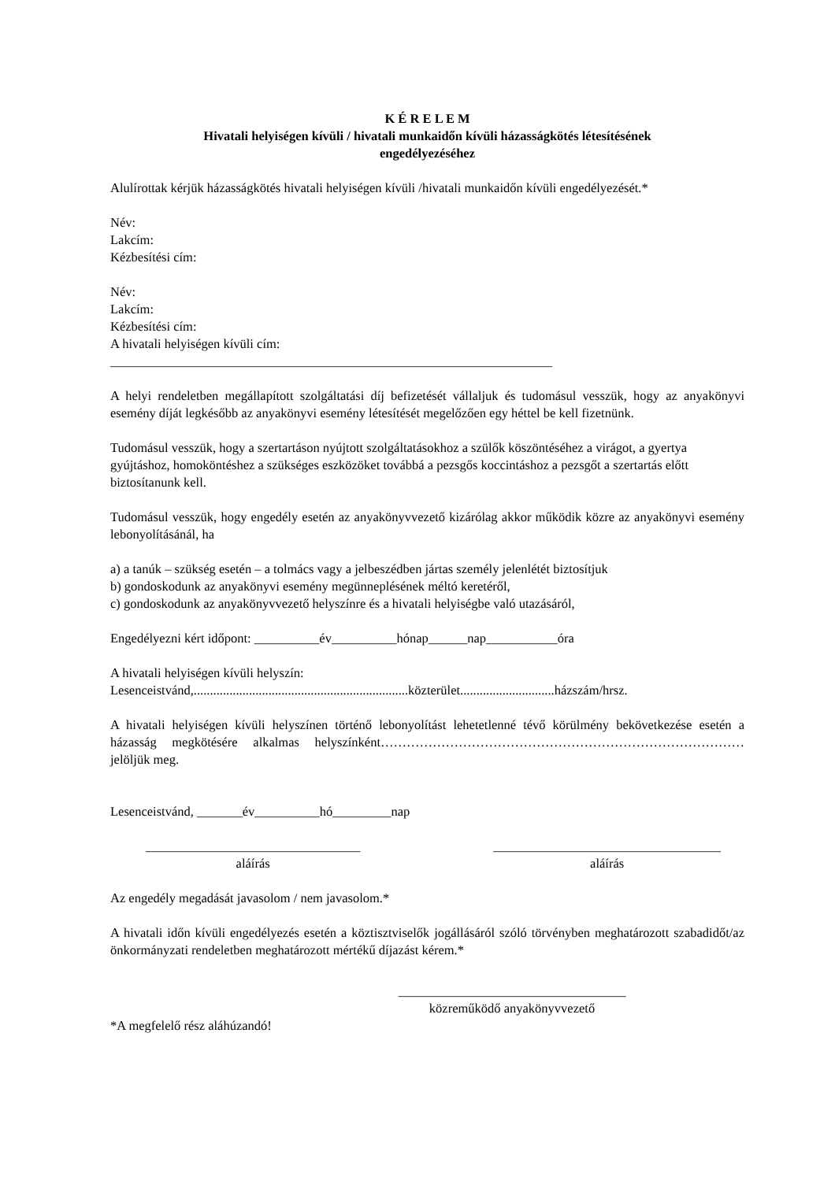K É R E L E M
Hivatali helyiségen kívüli / hivatali munkaidőn kívüli házasságkötés létesítésének
engedélyezéséhez
Alulírottak kérjük házasságkötés hivatali helyiségen kívüli /hivatali munkaidőn kívüli engedélyezését.*
Név:
Lakcím:
Kézbesítési cím:
Név:
Lakcím:
Kézbesítési cím:
A hivatali helyiségen kívüli cím:
____________________________________________________________________
A helyi rendeletben megállapított szolgáltatási díj befizetését vállaljuk és tudomásul vesszük, hogy az anyakönyvi esemény díját legkésőbb az anyakönyvi esemény létesítését megelőzően egy héttel be kell fizetnünk.
Tudomásul vesszük, hogy a szertartáson nyújtott szolgáltatásokhoz a szülők köszöntéséhez a virágot, a gyertya gyújtáshoz, homoköntéshez a szükséges eszközöket továbbá a pezsgős koccintáshoz a pezsgőt a szertartás előtt biztosítanunk kell.
Tudomásul vesszük, hogy engedély esetén az anyakönyvvezető kizárólag akkor működik közre az anyakönyvi esemény lebonyolításánál, ha
a) a tanúk – szükség esetén – a tolmács vagy a jelbeszédben jártas személy jelenlétét biztosítjuk
b) gondoskodunk az anyakönyvi esemény megünneplésének méltó keretéről,
c) gondoskodunk az anyakönyvvezető helyszínre és a hivatali helyiségbe való utazásáról,
Engedélyezni kért időpont: __________év__________hónap______nap___________óra
A hivatali helyiségen kívüli helyszín:
Lesenceistvánd,..................................................................közterület.............................házszám/hrsz.
A hivatali helyiségen kívüli helyszínen történő lebonyolítást lehetetlenné tévő körülmény bekövetkezése esetén a házasság megkötésére alkalmas helyszínként…………………………………………………………………………jelöljük meg.
Lesenceistvánd, _______év__________hó_________nap
_________________________________
aláírás
___________________________________
aláírás
Az engedély megadását javasolom / nem javasolom.*
A hivatali időn kívüli engedélyezés esetén a köztisztviselők jogállásáról szóló törvényben meghatározott szabadidőt/az önkormányzati rendeletben meghatározott mértékű díjazást kérem.*
___________________________________
közreműködő anyakönyvvezető
*A megfelelő rész aláhúzandó!